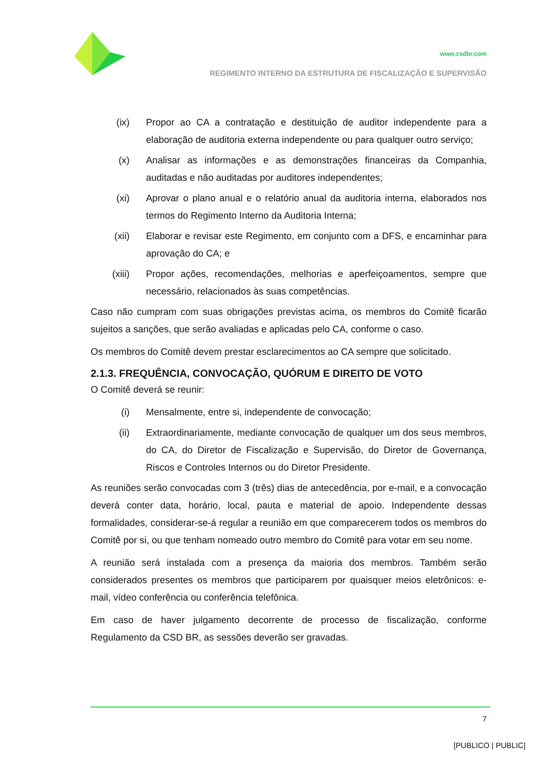www.csdbr.com
REGIMENTO INTERNO DA ESTRUTURA DE FISCALIZAÇÃO E SUPERVISÃO
(ix) Propor ao CA a contratação e destituição de auditor independente para a elaboração de auditoria externa independente ou para qualquer outro serviço;
(x) Analisar as informações e as demonstrações financeiras da Companhia, auditadas e não auditadas por auditores independentes;
(xi) Aprovar o plano anual e o relatório anual da auditoria interna, elaborados nos termos do Regimento Interno da Auditoria Interna;
(xii) Elaborar e revisar este Regimento, em conjunto com a DFS, e encaminhar para aprovação do CA; e
(xiii) Propor ações, recomendações, melhorias e aperfeiçoamentos, sempre que necessário, relacionados às suas competências.
Caso não cumpram com suas obrigações previstas acima, os membros do Comitê ficarão sujeitos a sanções, que serão avaliadas e aplicadas pelo CA, conforme o caso.
Os membros do Comitê devem prestar esclarecimentos ao CA sempre que solicitado.
2.1.3. FREQUÊNCIA, CONVOCAÇÃO, QUÓRUM E DIREITO DE VOTO
O Comitê deverá se reunir:
(i) Mensalmente, entre si, independente de convocação;
(ii) Extraordinariamente, mediante convocação de qualquer um dos seus membros, do CA, do Diretor de Fiscalização e Supervisão, do Diretor de Governança, Riscos e Controles Internos ou do Diretor Presidente.
As reuniões serão convocadas com 3 (três) dias de antecedência, por e-mail, e a convocação deverá conter data, horário, local, pauta e material de apoio. Independente dessas formalidades, considerar-se-á regular a reunião em que comparecerem todos os membros do Comitê por si, ou que tenham nomeado outro membro do Comitê para votar em seu nome.
A reunião será instalada com a presença da maioria dos membros. Também serão considerados presentes os membros que participarem por quaisquer meios eletrônicos: e-mail, vídeo conferência ou conferência telefônica.
Em caso de haver julgamento decorrente de processo de fiscalização, conforme Regulamento da CSD BR, as sessões deverão ser gravadas.
7
[PUBLICO | PUBLIC]